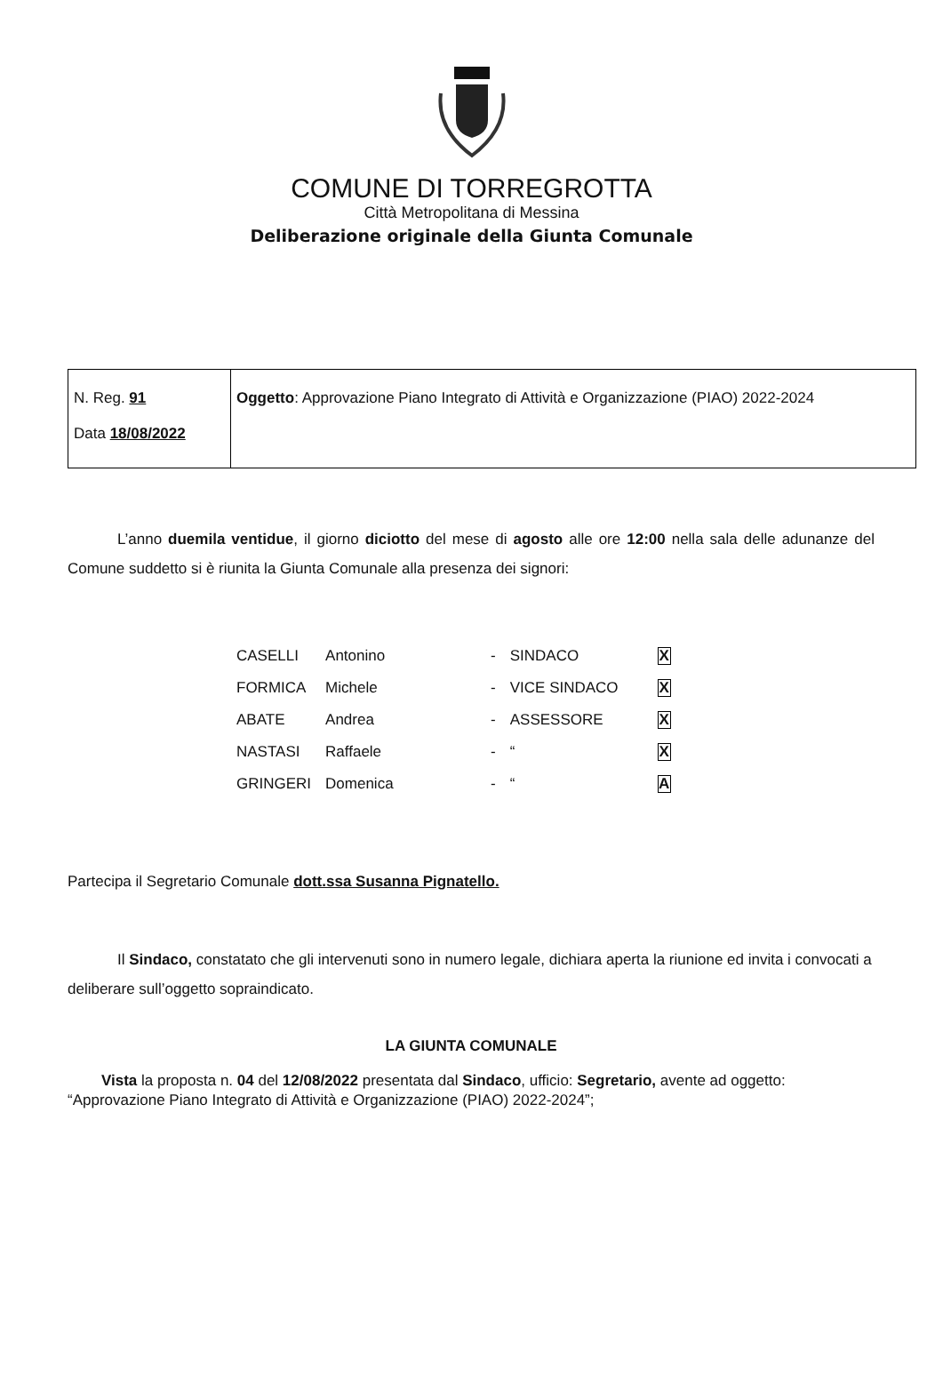COMUNE DI TORREGROTTA
Città Metropolitana di Messina
Deliberazione originale della Giunta Comunale
| N. Reg. 91 Data 18/08/2022 | Oggetto : Approvazione Piano Integrato di Attività e Organizzazione (PIAO) 2022-2024 |
L’anno duemila ventidue, il giorno diciotto del mese di agosto alle ore 12:00 nella sala delle adunanze del Comune suddetto si è riunita la Giunta Comunale alla presenza dei signori:
| CASELLI | Antonino | - | SINDACO | X |
| FORMICA | Michele | - | VICE SINDACO | X |
| ABATE | Andrea | - | ASSESSORE | X |
| NASTASI | Raffaele | - | “ | X |
| GRINGERI | Domenica | - | “ | A |
Partecipa il Segretario Comunale dott.ssa Susanna Pignatello.
Il Sindaco, constatato che gli intervenuti sono in numero legale, dichiara aperta la riunione ed invita i convocati a deliberare sull’oggetto sopraindicato.
LA GIUNTA COMUNALE
Vista la proposta n. 04 del 12/08/2022 presentata dal Sindaco, ufficio: Segretario, avente ad oggetto: “Approvazione Piano Integrato di Attività e Organizzazione (PIAO) 2022-2024”;